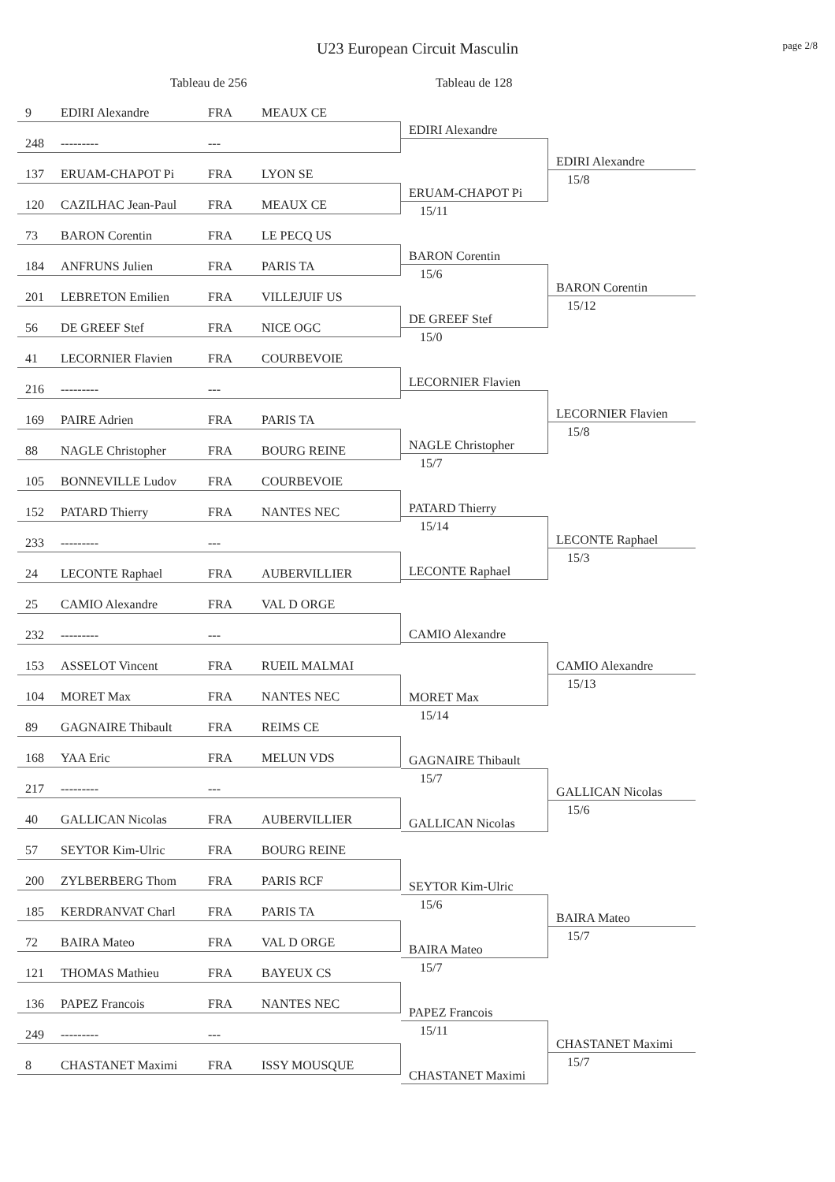U23 European Circuit Masculin page 2/8
Tableau de 256 Tableau de 128
9 EDIRI Alexandre FRA MEAUX CE
248 --------- ---
137 ERUAM-CHAPOT Pi FRA LYON SE
120 CAZILHAC Jean-Paul FRA MEAUX CE
73 BARON Corentin FRA LE PECQ US
184 ANFRUNS Julien FRA PARIS TA
201 LEBRETON Emilien FRA VILLEJUIF US
56 DE GREEF Stef FRA NICE OGC
41 LECORNIER Flavien FRA COURBEVOIE
216 --------- ---
169 PAIRE Adrien FRA PARIS TA
88 NAGLE Christopher FRA BOURG REINE
105 BONNEVILLE Ludov FRA COURBEVOIE
152 PATARD Thierry FRA NANTES NEC
233 --------- ---
24 LECONTE Raphael FRA AUBERVILLIER
25 CAMIO Alexandre FRA VAL D ORGE
232 --------- ---
153 ASSELOT Vincent FRA RUEIL MALMAI
104 MORET Max FRA NANTES NEC
89 GAGNAIRE Thibault FRA REIMS CE
168 YAA Eric FRA MELUN VDS
217 --------- ---
40 GALLICAN Nicolas FRA AUBERVILLIER
57 SEYTOR Kim-Ulric FRA BOURG REINE
200 ZYLBERBERG Thom FRA PARIS RCF
185 KERDRANVAT Charl FRA PARIS TA
72 BAIRA Mateo FRA VAL D ORGE
121 THOMAS Mathieu FRA BAYEUX CS
136 PAPEZ Francois FRA NANTES NEC
249 --------- ---
8 CHASTANET Maximi FRA ISSY MOUSQUE
EDIRI Alexandre
ERUAM-CHAPOT Pi
15/11
BARON Corentin
15/6
DE GREEF Stef
15/0
LECORNIER Flavien
NAGLE Christopher
15/7
PATARD Thierry
15/14
LECONTE Raphael
CAMIO Alexandre
MORET Max
15/14
GAGNAIRE Thibault
15/7
GALLICAN Nicolas
SEYTOR Kim-Ulric
15/6
BAIRA Mateo
15/7
PAPEZ Francois
15/11
CHASTANET Maximi
EDIRI Alexandre
15/8
BARON Corentin
15/12
LECORNIER Flavien
15/8
LECONTE Raphael
15/3
CAMIO Alexandre
15/13
GALLICAN Nicolas
15/6
BAIRA Mateo
15/7
CHASTANET Maximi
15/7